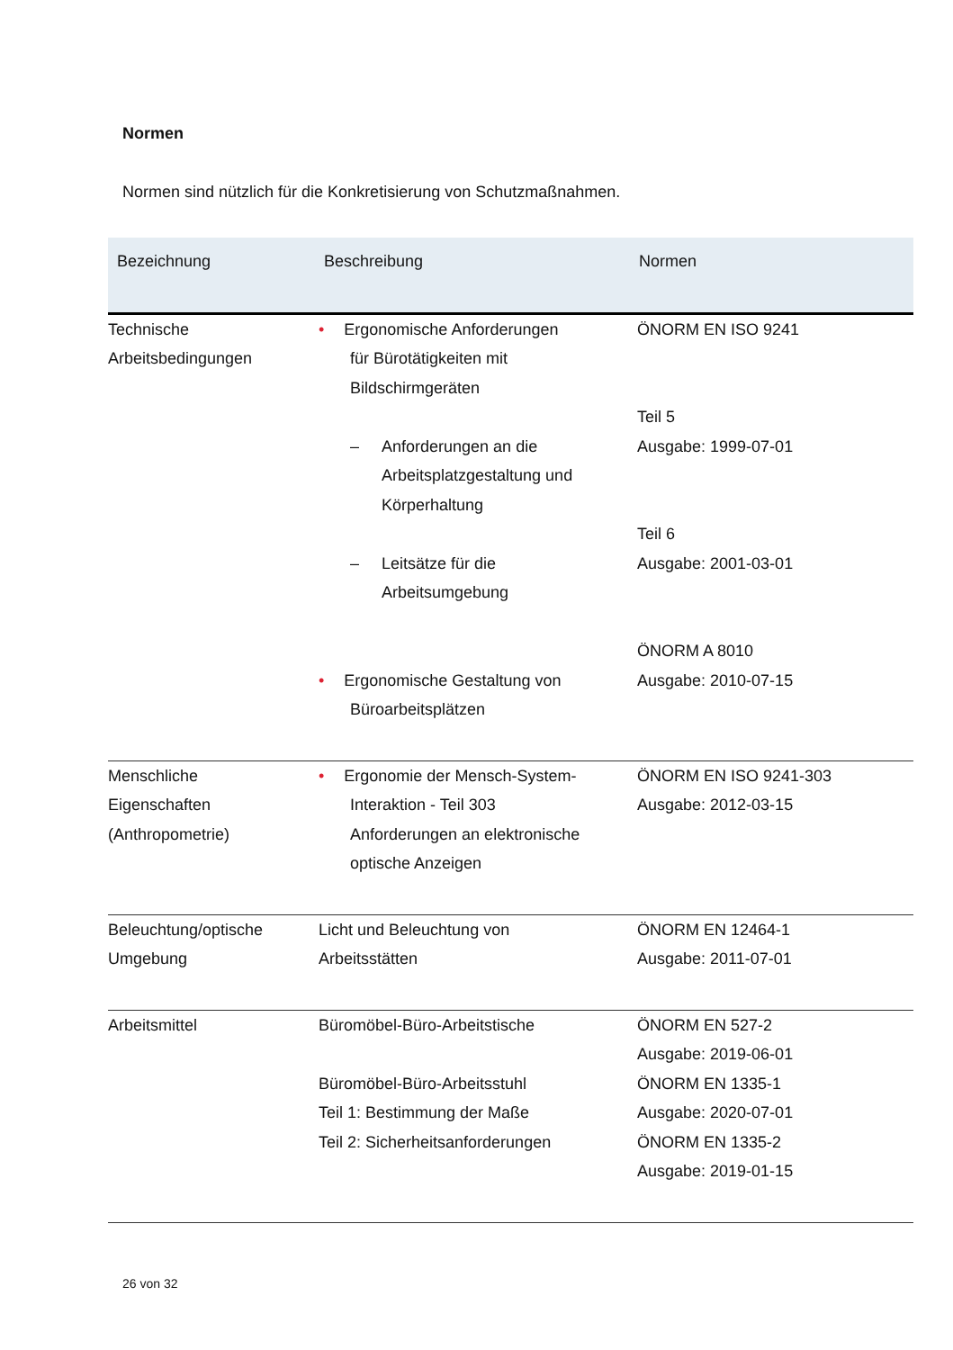Normen
Normen sind nützlich für die Konkretisierung von Schutzmaßnahmen.
| Bezeichnung | Beschreibung | Normen |
| --- | --- | --- |
| Technische Arbeitsbedingungen | • Ergonomische Anforderungen für Bürotätigkeiten mit Bildschirmgeräten – Anforderungen an die Arbeitsplatzgestaltung und Körperhaltung – Leitsätze für die Arbeitsumgebung • Ergonomische Gestaltung von Büroarbeitsplätzen | ÖNORM EN ISO 9241 Teil 5 Ausgabe: 1999-07-01 Teil 6 Ausgabe: 2001-03-01 ÖNORM A 8010 Ausgabe: 2010-07-15 |
| Menschliche Eigenschaften (Anthropometrie) | • Ergonomie der Mensch-System- Interaktion - Teil 303 Anforderungen an elektronische optische Anzeigen | ÖNORM EN ISO 9241-303 Ausgabe: 2012-03-15 |
| Beleuchtung/optische Umgebung | Licht und Beleuchtung von Arbeitsstätten | ÖNORM EN 12464-1 Ausgabe: 2011-07-01 |
| Arbeitsmittel | Büromöbel-Büro-Arbeitstische Büromöbel-Büro-Arbeitsstuhl Teil 1: Bestimmung der Maße Teil 2: Sicherheitsanforderungen | ÖNORM EN 527-2 Ausgabe: 2019-06-01 ÖNORM EN 1335-1 Ausgabe: 2020-07-01 ÖNORM EN 1335-2 Ausgabe: 2019-01-15 |
26 von 32